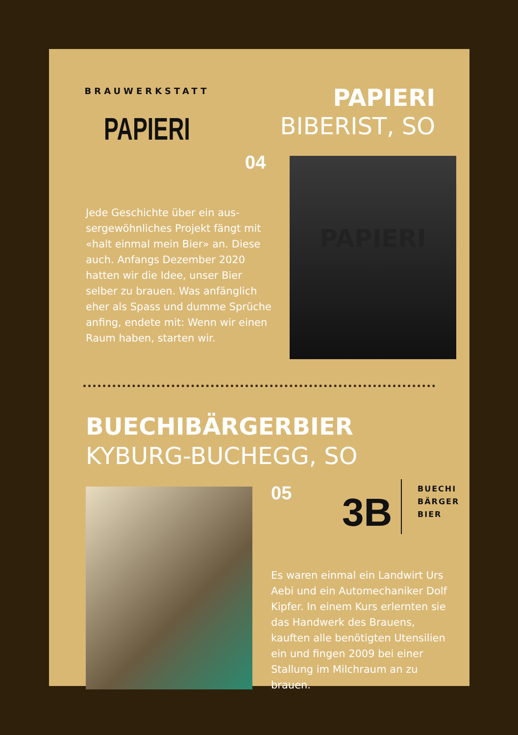BRAUWERKSTATT
PAPIERI
PAPIERI
BIBERIST, SO
04 PAPIERI
Jede Geschichte über ein aus­sergewöhnliches Projekt fängt mit «halt einmal mein Bier» an. Diese auch. Anfangs Dezember 2020 hatten wir die Idee, unser Bier selber zu brauen. Was anfänglich eher als Spass und dumme Sprüche anfing, endete mit: Wenn wir einen Raum haben, starten wir.
BUECHIBÄRGERBIER
KYBURG-BUCHEGG, SO
05 3B
BUECHI
BÄRGER
BIER
Es waren einmal ein Landwirt Urs Aebi und ein Automecha­niker Dolf Kipfer. In einem Kurs erlernten sie das Handwerk des Brauens, kauften alle be­nötigten Utensilien ein und fingen 2009 bei einer Stallung im Milchraum an zu brauen.